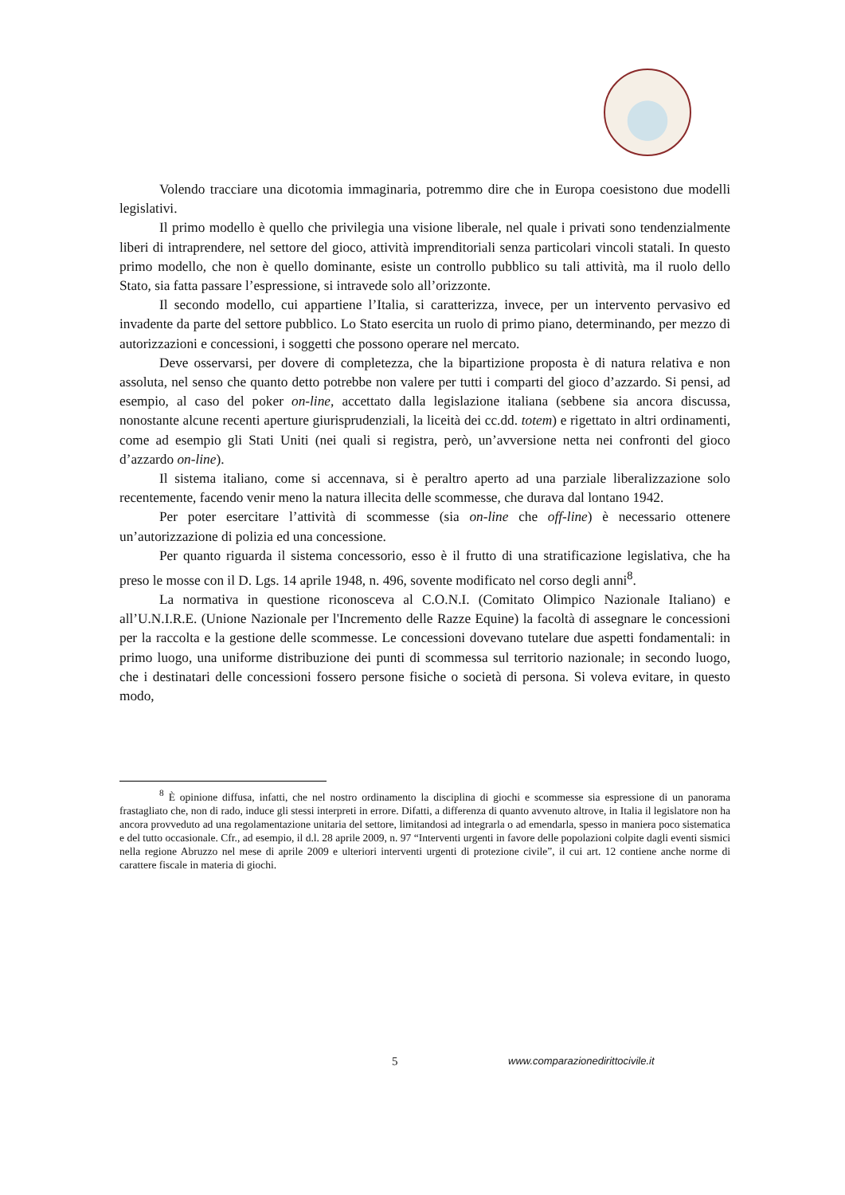Volendo tracciare una dicotomia immaginaria, potremmo dire che in Europa coesistono due modelli legislativi.
Il primo modello è quello che privilegia una visione liberale, nel quale i privati sono tendenzialmente liberi di intraprendere, nel settore del gioco, attività imprenditoriali senza particolari vincoli statali. In questo primo modello, che non è quello dominante, esiste un controllo pubblico su tali attività, ma il ruolo dello Stato, sia fatta passare l’espressione, si intravede solo all’orizzonte.
Il secondo modello, cui appartiene l’Italia, si caratterizza, invece, per un intervento pervasivo ed invadente da parte del settore pubblico. Lo Stato esercita un ruolo di primo piano, determinando, per mezzo di autorizzazioni e concessioni, i soggetti che possono operare nel mercato.
Deve osservarsi, per dovere di completezza, che la bipartizione proposta è di natura relativa e non assoluta, nel senso che quanto detto potrebbe non valere per tutti i comparti del gioco d’azzardo. Si pensi, ad esempio, al caso del poker on-line, accettato dalla legislazione italiana (sebbene sia ancora discussa, nonostante alcune recenti aperture giurisprudenziali, la liceità dei cc.dd. totem) e rigettato in altri ordinamenti, come ad esempio gli Stati Uniti (nei quali si registra, però, un’avversione netta nei confronti del gioco d’azzardo on-line).
Il sistema italiano, come si accennava, si è peraltro aperto ad una parziale liberalizzazione solo recentemente, facendo venir meno la natura illecita delle scommesse, che durava dal lontano 1942.
Per poter esercitare l’attività di scommesse (sia on-line che off-line) è necessario ottenere un’autorizzazione di polizia ed una concessione.
Per quanto riguarda il sistema concessorio, esso è il frutto di una stratificazione legislativa, che ha preso le mosse con il D. Lgs. 14 aprile 1948, n. 496, sovente modificato nel corso degli anni<sup>8</sup>.
La normativa in questione riconosceva al C.O.N.I. (Comitato Olimpico Nazionale Italiano) e all’U.N.I.R.E. (Unione Nazionale per l'Incremento delle Razze Equine) la facoltà di assegnare le concessioni per la raccolta e la gestione delle scommesse. Le concessioni dovevano tutelare due aspetti fondamentali: in primo luogo, una uniforme distribuzione dei punti di scommessa sul territorio nazionale; in secondo luogo, che i destinatari delle concessioni fossero persone fisiche o società di persona. Si voleva evitare, in questo modo,
<sup>8</sup> È opinione diffusa, infatti, che nel nostro ordinamento la disciplina di giochi e scommesse sia espressione di un panorama frastagliato che, non di rado, induce gli stessi interpreti in errore. Difatti, a differenza di quanto avvenuto altrove, in Italia il legislatore non ha ancora provveduto ad una regolamentazione unitaria del settore, limitandosi ad integrarla o ad emendarla, spesso in maniera poco sistematica e del tutto occasionale. Cfr., ad esempio, il d.l. 28 aprile 2009, n. 97 “Interventi urgenti in favore delle popolazioni colpite dagli eventi sismici nella regione Abruzzo nel mese di aprile 2009 e ulteriori interventi urgenti di protezione civile”, il cui art. 12 contiene anche norme di carattere fiscale in materia di giochi.
5 www.comparazionedirittocivile.it